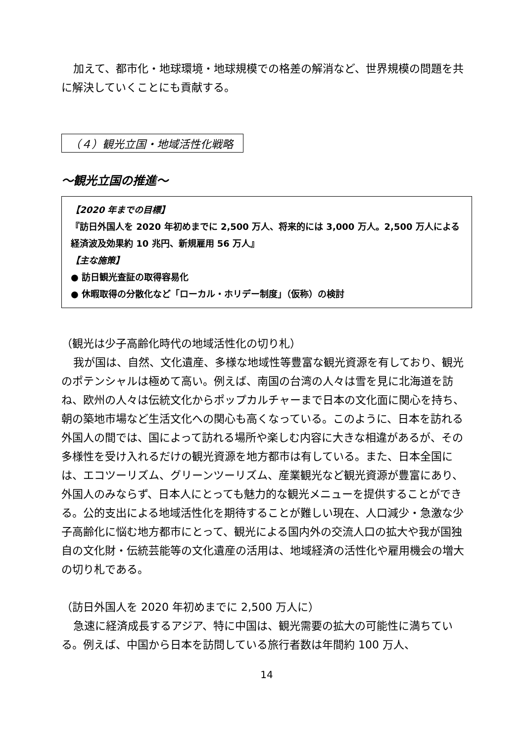加えて、都市化・地球環境・地球規模での格差の解消など、世界規模の問題を共に解決していくことにも貢献する。
（４）観光立国・地域活性化戦略
～観光立国の推進～
【2020 年までの目標】
『訪日外国人を 2020 年初めまでに 2,500 万人、将来的には 3,000 万人。2,500 万人による経済波及効果約 10 兆円、新規雇用 56 万人』
【主な施策】
● 訪日観光査証の取得容易化
● 休暇取得の分散化など「ローカル・ホリデー制度」（仮称）の検討
（観光は少子高齢化時代の地域活性化の切り札）
我が国は、自然、文化遺産、多様な地域性等豊富な観光資源を有しており、観光のポテンシャルは極めて高い。例えば、南国の台湾の人々は雪を見に北海道を訪ね、欧州の人々は伝統文化からポップカルチャーまで日本の文化面に関心を持ち、朝の築地市場など生活文化への関心も高くなっている。このように、日本を訪れる外国人の間では、国によって訪れる場所や楽しむ内容に大きな相違があるが、その多様性を受け入れるだけの観光資源を地方都市は有している。また、日本全国には、エコツーリズム、グリーンツーリズム、産業観光など観光資源が豊富にあり、外国人のみならず、日本人にとっても魅力的な観光メニューを提供することができる。公的支出による地域活性化を期待することが難しい現在、人口減少・急激な少子高齢化に悩む地方都市にとって、観光による国内外の交流人口の拡大や我が国独自の文化財・伝統芸能等の文化遺産の活用は、地域経済の活性化や雇用機会の増大の切り札である。
（訪日外国人を 2020 年初めまでに 2,500 万人に）
急速に経済成長するアジア、特に中国は、観光需要の拡大の可能性に満ちている。例えば、中国から日本を訪問している旅行者数は年間約 100 万人、
14